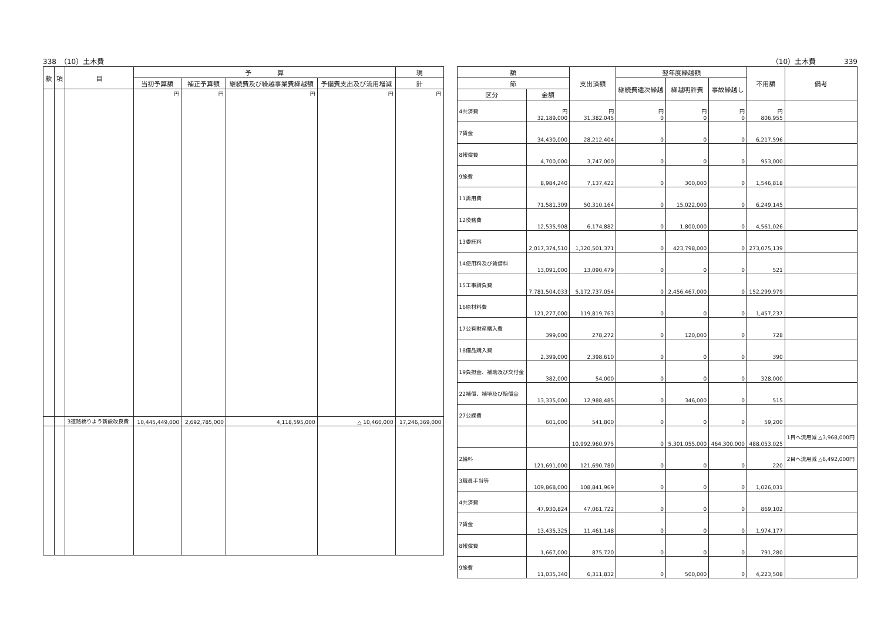338　（10）土木費
| 款 | 項 | 目 | 予 算 | | | | 現 |
| --- | --- | --- | --- | --- | --- | --- | --- |
| | | | 当初予算額 | 補正予算額 | 継続費及び繰越事業費繰越額 | 予備費支出及び流用増減 | 計 |
| | | | 円 | 円 | 円 | 円 | 円 |
| | | 3道路橋りよう新設改良費 | 10,445,449,000 | 2,692,785,000 | 4,118,595,000 | △ 10,460,000 | 17,246,369,000 |
（10）土木費　　　　339
| 額 | | 支出済額 | 翌年度繰越額 | | | 不用額 | 備考 |
| --- | --- | --- | --- | --- | --- | --- | --- |
| 節 | | | 継続費逓次繰越 | 繰越明許費 | 事故繰越し | | |
| 区分 | 金額 | | | | | | |
| 4共済費 | 円 32,189,000 | 円 31,382,045 | 円 0 | 円 0 | 円 0 | 円 806,955 | |
| 7賃金 | 34,430,000 | 28,212,404 | 0 | 0 | 0 | 6,217,596 | |
| 8報償費 | 4,700,000 | 3,747,000 | 0 | 0 | 0 | 953,000 | |
| 9旅費 | 8,984,240 | 7,137,422 | 0 | 300,000 | 0 | 1,546,818 | |
| 11需用費 | 71,581,309 | 50,310,164 | 0 | 15,022,000 | 0 | 6,249,145 | |
| 12役務費 | 12,535,908 | 6,174,882 | 0 | 1,800,000 | 0 | 4,561,026 | |
| 13委託料 | 2,017,374,510 | 1,320,501,371 | 0 | 423,798,000 | 0 | 273,075,139 | |
| 14使用料及び賃借料 | 13,091,000 | 13,090,479 | 0 | 0 | 0 | 521 | |
| 15工事請負費 | 7,781,504,033 | 5,172,737,054 | 0 | 2,456,467,000 | 0 | 152,299,979 | |
| 16原材料費 | 121,277,000 | 119,819,763 | 0 | 0 | 0 | 1,457,237 | |
| 17公有財産購入費 | 399,000 | 278,272 | 0 | 120,000 | 0 | 728 | |
| 18備品購入費 | 2,399,000 | 2,398,610 | 0 | 0 | 0 | 390 | |
| 19負担金、補助及び交付金 | 382,000 | 54,000 | 0 | 0 | 0 | 328,000 | |
| 22補償、補填及び賠償金 | 13,335,000 | 12,988,485 | 0 | 346,000 | 0 | 515 | |
| 27公課費 | 601,000 | 541,800 | 0 | 0 | 0 | 59,200 | |
| | | 10,992,960,975 | 0 | 5,301,055,000 | 464,300,000 | 488,053,025 | 1目へ流用減 △3,968,000円 |
| 2給料 | 121,691,000 | 121,690,780 | 0 | 0 | 0 | 220 | 2目へ流用減 △6,492,000円 |
| 3職員手当等 | 109,868,000 | 108,841,969 | 0 | 0 | 0 | 1,026,031 | |
| 4共済費 | 47,930,824 | 47,061,722 | 0 | 0 | 0 | 869,102 | |
| 7賃金 | 13,435,325 | 11,461,148 | 0 | 0 | 0 | 1,974,177 | |
| 8報償費 | 1,667,000 | 875,720 | 0 | 0 | 0 | 791,280 | |
| 9旅費 | 11,035,340 | 6,311,832 | 0 | 500,000 | 0 | 4,223,508 | |